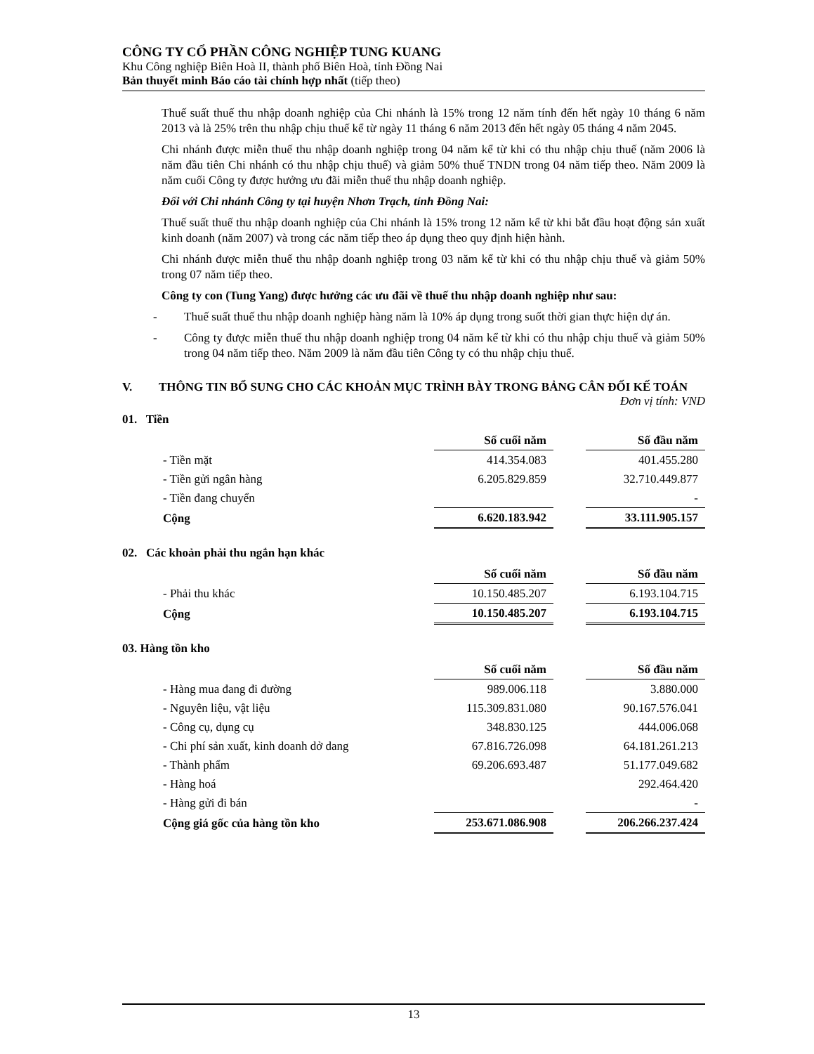CÔNG TY CỔ PHẦN CÔNG NGHIỆP TUNG KUANG
Khu Công nghiệp Biên Hoà II, thành phố Biên Hoà, tỉnh Đồng Nai
Bản thuyết minh Báo cáo tài chính hợp nhất (tiếp theo)
Thuế suất thuế thu nhập doanh nghiệp của Chi nhánh là 15% trong 12 năm tính đến hết ngày 10 tháng 6 năm 2013 và là 25% trên thu nhập chịu thuế kể từ ngày 11 tháng 6 năm 2013 đến hết ngày 05 tháng 4 năm 2045.
Chi nhánh được miễn thuế thu nhập doanh nghiệp trong 04 năm kể từ khi có thu nhập chịu thuế (năm 2006 là năm đầu tiên Chi nhánh có thu nhập chịu thuế) và giảm 50% thuế TNDN trong 04 năm tiếp theo. Năm 2009 là năm cuối Công ty được hưởng ưu đãi miễn thuế thu nhập doanh nghiệp.
Đối với Chi nhánh Công ty tại huyện Nhơn Trạch, tỉnh Đồng Nai:
Thuế suất thuế thu nhập doanh nghiệp của Chi nhánh là 15% trong 12 năm kể từ khi bắt đầu hoạt động sản xuất kinh doanh (năm 2007) và trong các năm tiếp theo áp dụng theo quy định hiện hành.
Chi nhánh được miễn thuế thu nhập doanh nghiệp trong 03 năm kể từ khi có thu nhập chịu thuế và giảm 50% trong 07 năm tiếp theo.
Công ty con (Tung Yang) được hưởng các ưu đãi về thuế thu nhập doanh nghiệp như sau:
- Thuế suất thuế thu nhập doanh nghiệp hàng năm là 10% áp dụng trong suốt thời gian thực hiện dự án.
- Công ty được miễn thuế thu nhập doanh nghiệp trong 04 năm kể từ khi có thu nhập chịu thuế và giảm 50% trong 04 năm tiếp theo. Năm 2009 là năm đầu tiên Công ty có thu nhập chịu thuế.
V. THÔNG TIN BỔ SUNG CHO CÁC KHOẢN MỤC TRÌNH BÀY TRONG BẢNG CÂN ĐỐI KẾ TOÁN
Đơn vị tính: VND
01. Tiền
| | Số cuối năm | | Số đầu năm |
| - Tiền mặt | 414.354.083 | | 401.455.280 |
| - Tiền gửi ngân hàng | 6.205.829.859 | | 32.710.449.877 |
| - Tiền đang chuyển | | | - |
| Cộng | 6.620.183.942 | | 33.111.905.157 |
02. Các khoản phải thu ngắn hạn khác
| | Số cuối năm | | Số đầu năm |
| - Phải thu khác | 10.150.485.207 | | 6.193.104.715 |
| Cộng | 10.150.485.207 | | 6.193.104.715 |
03. Hàng tồn kho
| | Số cuối năm | | Số đầu năm |
| - Hàng mua đang đi đường | 989.006.118 | | 3.880.000 |
| - Nguyên liệu, vật liệu | 115.309.831.080 | | 90.167.576.041 |
| - Công cụ, dụng cụ | 348.830.125 | | 444.006.068 |
| - Chi phí sản xuất, kinh doanh dở dang | 67.816.726.098 | | 64.181.261.213 |
| - Thành phẩm | 69.206.693.487 | | 51.177.049.682 |
| - Hàng hoá | | | 292.464.420 |
| - Hàng gửi đi bán | | | - |
| Cộng giá gốc của hàng tồn kho | 253.671.086.908 | | 206.266.237.424 |
13